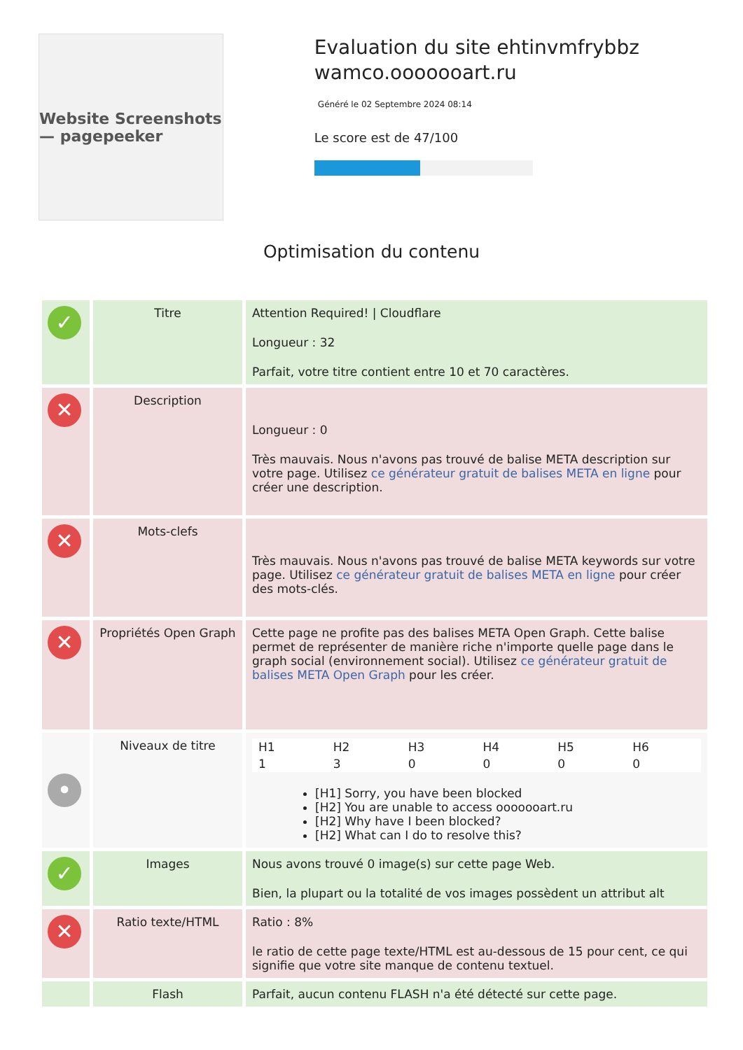Website Screenshots — pagepeeker
Evaluation du site ehtinvmfrybbz wamco.ooooooart.ru
Généré le 02 Septembre 2024 08:14
Le score est de 47/100
Optimisation du contenu
| ✓ | Titre | Attention Required! / Cloudflare Longueur : 32 Parfait, votre titre contient entre 10 et 70 caractères. |
| ✕ | Description | Longueur : 0 Très mauvais. Nous n'avons pas trouvé de balise META description sur votre page. Utilisez ce générateur gratuit de balises META en ligne pour créer une description. |
| ✕ | Mots-clefs | Très mauvais. Nous n'avons pas trouvé de balise META keywords sur votre page. Utilisez ce générateur gratuit de balises META en ligne pour créer des mots-clés. |
| ✕ | Propriétés Open Graph | Cette page ne profite pas des balises META Open Graph. Cette balise permet de représenter de manière riche n'importe quelle page dans le graph social (environnement social). Utilisez ce générateur gratuit de balises META Open Graph pour les créer. |
| • | Niveaux de titre | / H1 / H2 / H3 / H4 / H5 / H6 / / 1 / 3 / 0 / 0 / 0 / 0 / [H1] Sorry, you have been blocked [H2] You are unable to access ooooooart.ru [H2] Why have I been blocked? [H2] What can I do to resolve this? |
| ✓ | Images | Nous avons trouvé 0 image(s) sur cette page Web. Bien, la plupart ou la totalité de vos images possèdent un attribut alt |
| ✕ | Ratio texte/HTML | Ratio : 8% le ratio de cette page texte/HTML est au-dessous de 15 pour cent, ce qui signifie que votre site manque de contenu textuel. |
| | Flash | Parfait, aucun contenu FLASH n'a été détecté sur cette page. |